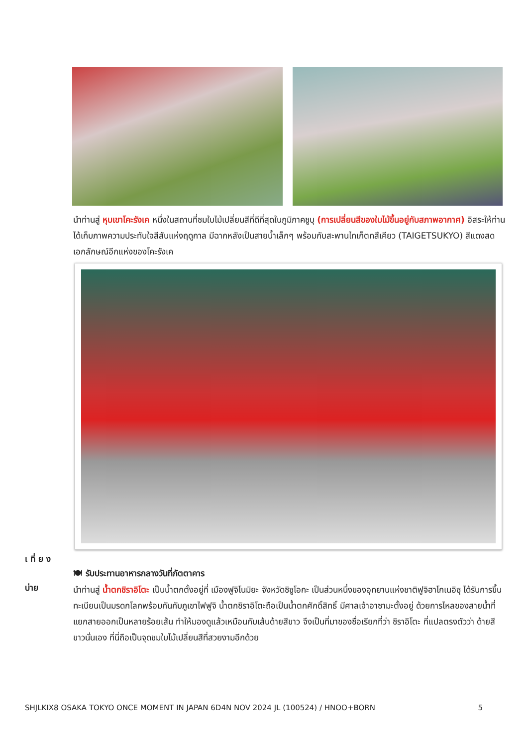นำท่านสู่ หุบเขาโคะรังเค หนึ่งในสถานที่ชมใบไม้เปลี่ยนสีที่ดีที่สุดในภูมิภาคชูบุ (การเปลี่ยนสีของใบไม้ขึ้นอยู่กับสภาพอากาศ) อิสระให้ท่านได้เก็บภาพความประทับใจสีสันแห่งฤดูกาล มีฉากหลังเป็นสายน้ำเล็กๆ พร้อมกับสะพานไทเก็ตทสึเคียว (TAIGETSUKYO) สีแดงสดเอกลักษณ์อีกแห่งของโคะรังเค
เ ที่ ย ง
🍽 รับประทานอาหารกลางวันที่ภัตตาคาร
บ่าย
นำท่านสู่ น้ำตกชิราอิโตะ เป็นน้ำตกตั้งอยู่ที่ เมืองฟูจิโนมิยะ จังหวัดชิซูโอกะ เป็นส่วนหนึ่งของอุทยานแห่งชาติฟูจิฮาโกเนอิซุ ได้รับการขึ้นทะเบียนเป็นมรดกโลกพร้อมกันกับภูเขาไฟฟูจิ น้ำตกชิราอิโตะถือเป็นน้ำตกศักดิ์สิทธิ์ มีศาลเจ้าอาซามะตั้งอยู่ ด้วยการไหลของสายน้ำที่แยกสายออกเป็นหลายร้อยเส้น ทำให้มองดูแล้วเหมือนกับเส้นด้ายสีขาว จึงเป็นที่มาของชื่อเรียกที่ว่า ชิราอิโตะ ที่แปลตรงตัวว่า ด้ายสีขาวนั่นเอง ที่นี่ถือเป็นจุดชมใบไม้เปลี่ยนสีที่สวยงามอีกด้วย
SHJLKIX8 OSAKA TOKYO ONCE MOMENT IN JAPAN 6D4N NOV 2024 JL (100524) / HNOO+BORN 5